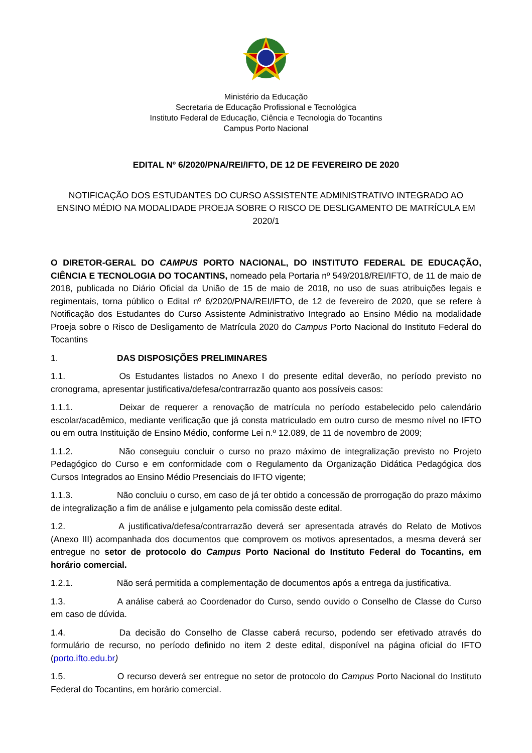Ministério da Educação
Secretaria de Educação Profissional e Tecnológica
Instituto Federal de Educação, Ciência e Tecnologia do Tocantins
Campus Porto Nacional
EDITAL Nº 6/2020/PNA/REI/IFTO, DE 12 DE FEVEREIRO DE 2020
NOTIFICAÇÃO DOS ESTUDANTES DO CURSO ASSISTENTE ADMINISTRATIVO INTEGRADO AO ENSINO MÉDIO NA MODALIDADE PROEJA SOBRE O RISCO DE DESLIGAMENTO DE MATRÍCULA EM 2020/1
O DIRETOR-GERAL DO CAMPUS PORTO NACIONAL, DO INSTITUTO FEDERAL DE EDUCAÇÃO, CIÊNCIA E TECNOLOGIA DO TOCANTINS, nomeado pela Portaria nº 549/2018/REI/IFTO, de 11 de maio de 2018, publicada no Diário Oficial da União de 15 de maio de 2018, no uso de suas atribuições legais e regimentais, torna público o Edital nº 6/2020/PNA/REI/IFTO, de 12 de fevereiro de 2020, que se refere à Notificação dos Estudantes do Curso Assistente Administrativo Integrado ao Ensino Médio na modalidade Proeja sobre o Risco de Desligamento de Matrícula 2020 do Campus Porto Nacional do Instituto Federal do Tocantins
1. DAS DISPOSIÇÕES PRELIMINARES
1.1. Os Estudantes listados no Anexo I do presente edital deverão, no período previsto no cronograma, apresentar justificativa/defesa/contrarrazão quanto aos possíveis casos:
1.1.1. Deixar de requerer a renovação de matrícula no período estabelecido pelo calendário escolar/acadêmico, mediante verificação que já consta matriculado em outro curso de mesmo nível no IFTO ou em outra Instituição de Ensino Médio, conforme Lei n.º 12.089, de 11 de novembro de 2009;
1.1.2. Não conseguiu concluir o curso no prazo máximo de integralização previsto no Projeto Pedagógico do Curso e em conformidade com o Regulamento da Organização Didática Pedagógica dos Cursos Integrados ao Ensino Médio Presenciais do IFTO vigente;
1.1.3. Não concluiu o curso, em caso de já ter obtido a concessão de prorrogação do prazo máximo de integralização a fim de análise e julgamento pela comissão deste edital.
1.2. A justificativa/defesa/contrarrazão deverá ser apresentada através do Relato de Motivos (Anexo III) acompanhada dos documentos que comprovem os motivos apresentados, a mesma deverá ser entregue no setor de protocolo do Campus Porto Nacional do Instituto Federal do Tocantins, em horário comercial.
1.2.1. Não será permitida a complementação de documentos após a entrega da justificativa.
1.3. A análise caberá ao Coordenador do Curso, sendo ouvido o Conselho de Classe do Curso em caso de dúvida.
1.4. Da decisão do Conselho de Classe caberá recurso, podendo ser efetivado através do formulário de recurso, no período definido no item 2 deste edital, disponível na página oficial do IFTO (porto.ifto.edu.br)
1.5. O recurso deverá ser entregue no setor de protocolo do Campus Porto Nacional do Instituto Federal do Tocantins, em horário comercial.